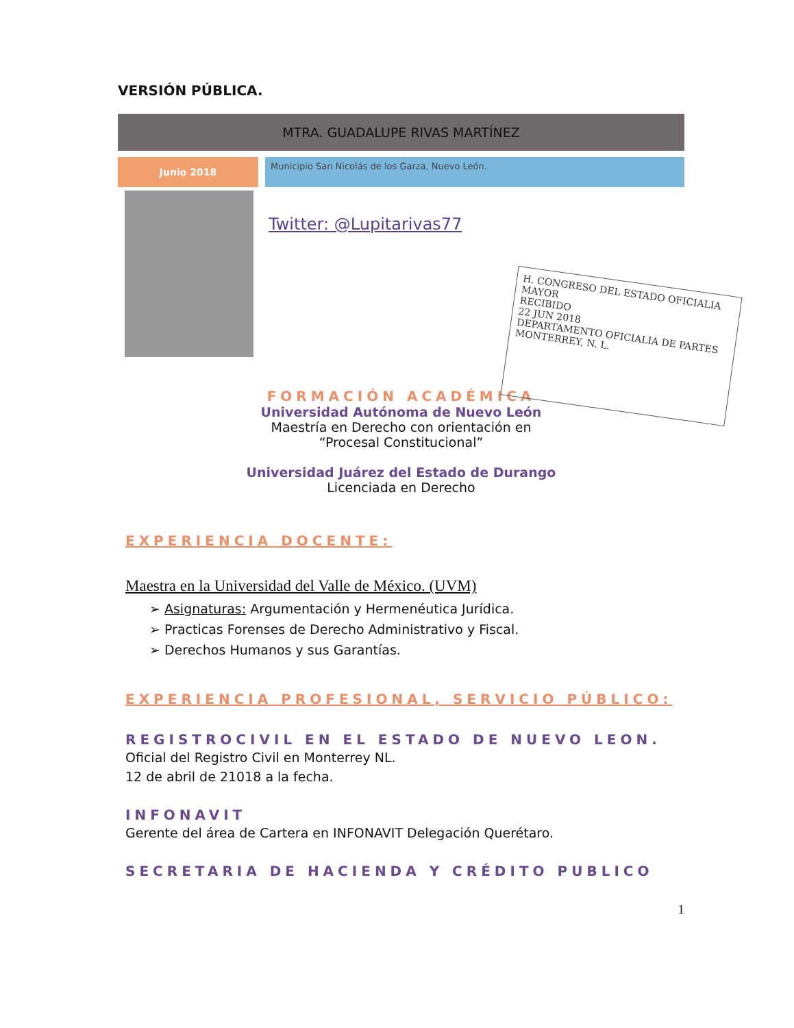VERSIÓN PÚBLICA.
MTRA. GUADALUPE RIVAS MARTÍNEZ
Junio 2018
Municipio San Nicolás de los Garza, Nuevo León.
Twitter: @Lupitarivas77
H. CONGRESO DEL ESTADO OFICIALIA MAYOR
RECIBIDO
22 JUN 2018
DEPARTAMENTO OFICIALIA DE PARTES MONTERREY, N. L.
FORMACIÓN ACADÉMICA
Universidad Autónoma de Nuevo León
Maestría en Derecho con orientación en
“Procesal Constitucional”
Universidad Juárez del Estado de Durango
Licenciada en Derecho
EXPERIENCIA DOCENTE:
Maestra en la Universidad del Valle de México. (UVM)
➢ Asignaturas: Argumentación y Hermenéutica Jurídica.
➢ Practicas Forenses de Derecho Administrativo y Fiscal.
➢ Derechos Humanos y sus Garantías.
EXPERIENCIA PROFESIONAL, SERVICIO PÚBLICO:
REGISTROCIVIL EN EL ESTADO DE NUEVO LEON.
Oficial del Registro Civil en Monterrey NL.
12 de abril de 21018 a la fecha.
INFONAVIT
Gerente del área de Cartera en INFONAVIT Delegación Querétaro.
SECRETARIA DE HACIENDA Y CRÉDITO PUBLICO
1